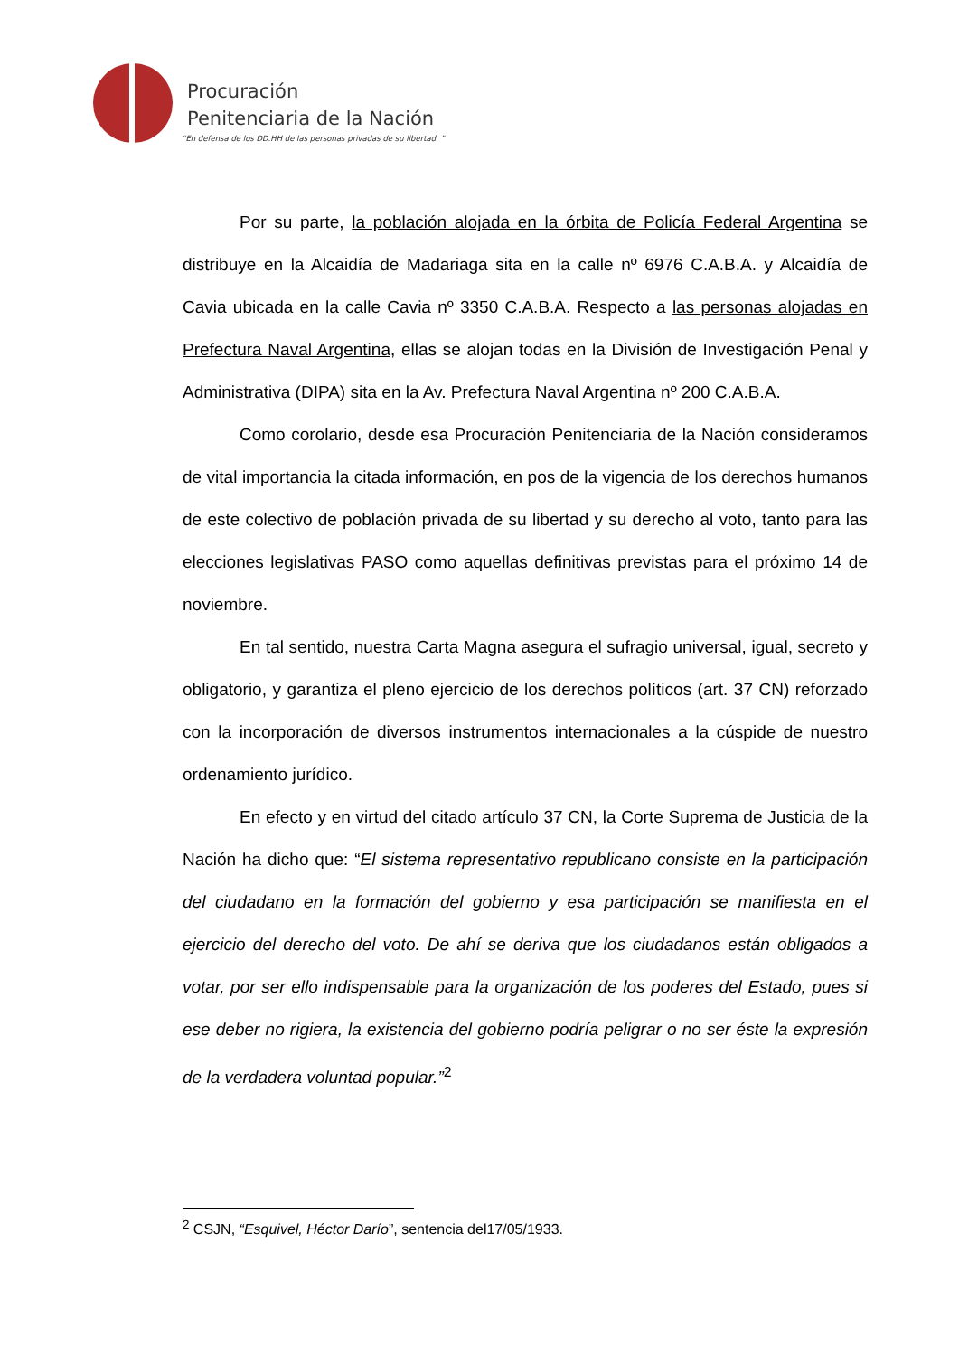Procuración
Penitenciaria de la Nación
“En defensa de los DD.HH de las personas privadas de su libertad. ”
Por su parte, la población alojada en la órbita de Policía Federal Argentina se distribuye en la Alcaidía de Madariaga sita en la calle nº 6976 C.A.B.A. y Alcaidía de Cavia ubicada en la calle Cavia nº 3350 C.A.B.A. Respecto a las personas alojadas en Prefectura Naval Argentina, ellas se alojan todas en la División de Investigación Penal y Administrativa (DIPA) sita en la Av. Prefectura Naval Argentina nº 200 C.A.B.A.
Como corolario, desde esa Procuración Penitenciaria de la Nación consideramos de vital importancia la citada información, en pos de la vigencia de los derechos humanos de este colectivo de población privada de su libertad y su derecho al voto, tanto para las elecciones legislativas PASO como aquellas definitivas previstas para el próximo 14 de noviembre.
En tal sentido, nuestra Carta Magna asegura el sufragio universal, igual, secreto y obligatorio, y garantiza el pleno ejercicio de los derechos políticos (art. 37 CN) reforzado con la incorporación de diversos instrumentos internacionales a la cúspide de nuestro ordenamiento jurídico.
En efecto y en virtud del citado artículo 37 CN, la Corte Suprema de Justicia de la Nación ha dicho que: “El sistema representativo republicano consiste en la participación del ciudadano en la formación del gobierno y esa participación se manifiesta en el ejercicio del derecho del voto. De ahí se deriva que los ciudadanos están obligados a votar, por ser ello indispensable para la organización de los poderes del Estado, pues si ese deber no rigiera, la existencia del gobierno podría peligrar o no ser éste la expresión de la verdadera voluntad popular.”<sup>2</sup>
<sup>2</sup> CSJN, “Esquivel, Héctor Darío”, sentencia del17/05/1933.